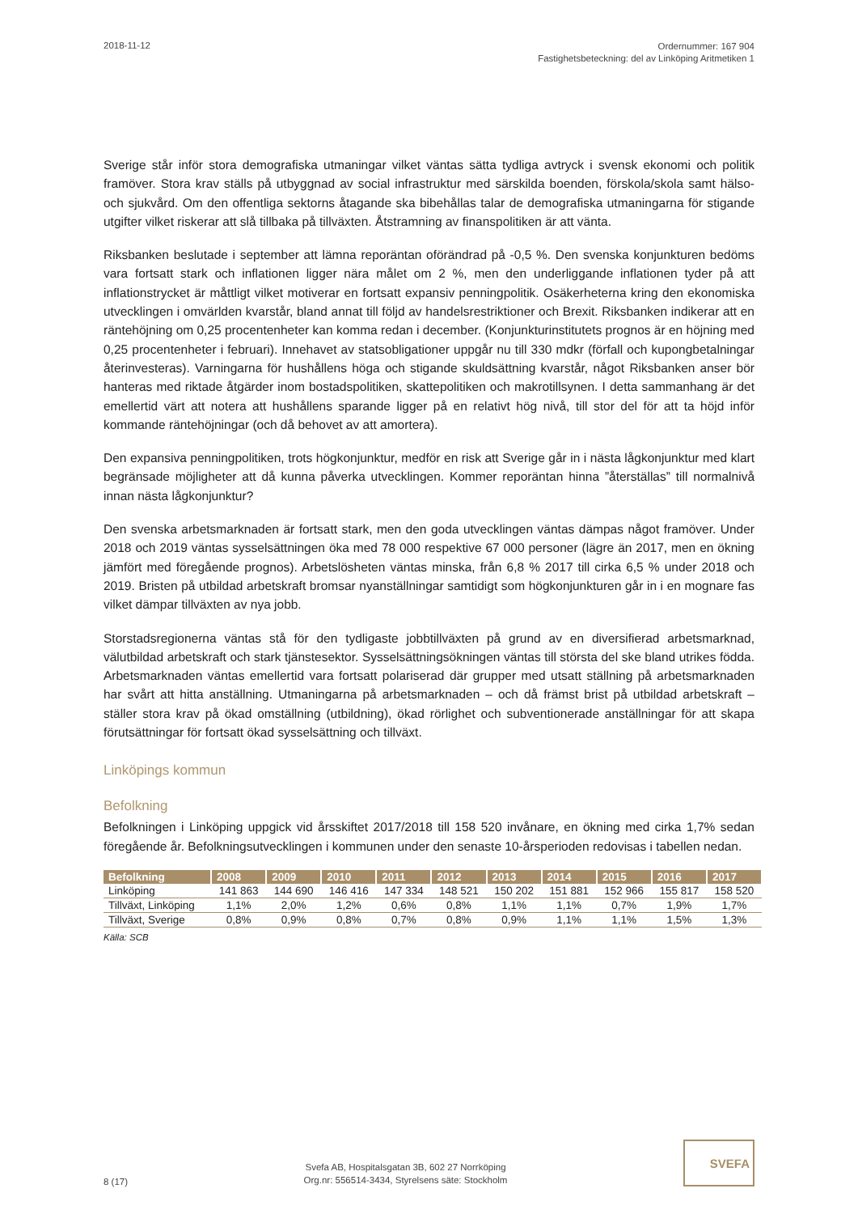2018-11-12
Ordernummer: 167 904
Fastighetsbeteckning: del av Linköping Aritmetiken 1
Sverige står inför stora demografiska utmaningar vilket väntas sätta tydliga avtryck i svensk ekonomi och politik framöver. Stora krav ställs på utbyggnad av social infrastruktur med särskilda boenden, förskola/skola samt hälso- och sjukvård. Om den offentliga sektorns åtagande ska bibehållas talar de demografiska utmaningarna för stigande utgifter vilket riskerar att slå tillbaka på tillväxten. Åtstramning av finanspolitiken är att vänta.
Riksbanken beslutade i september att lämna reporäntan oförändrad på -0,5 %. Den svenska konjunkturen bedöms vara fortsatt stark och inflationen ligger nära målet om 2 %, men den underliggande inflationen tyder på att inflationstrycket är måttligt vilket motiverar en fortsatt expansiv penningpolitik. Osäkerheterna kring den ekonomiska utvecklingen i omvärlden kvarstår, bland annat till följd av handelsrestriktioner och Brexit. Riksbanken indikerar att en räntehöjning om 0,25 procentenheter kan komma redan i december. (Konjunkturinstitutets prognos är en höjning med 0,25 procentenheter i februari). Innehavet av statsobligationer uppgår nu till 330 mdkr (förfall och kupongbetalningar återinvesteras). Varningarna för hushållens höga och stigande skuldsättning kvarstår, något Riksbanken anser bör hanteras med riktade åtgärder inom bostadspolitiken, skattepolitiken och makrotillsynen. I detta sammanhang är det emellertid värt att notera att hushållens sparande ligger på en relativt hög nivå, till stor del för att ta höjd inför kommande räntehöjningar (och då behovet av att amortera).
Den expansiva penningpolitiken, trots högkonjunktur, medför en risk att Sverige går in i nästa lågkonjunktur med klart begränsade möjligheter att då kunna påverka utvecklingen. Kommer reporäntan hinna ”återställas” till normalnivå innan nästa lågkonjunktur?
Den svenska arbetsmarknaden är fortsatt stark, men den goda utvecklingen väntas dämpas något framöver. Under 2018 och 2019 väntas sysselsättningen öka med 78 000 respektive 67 000 personer (lägre än 2017, men en ökning jämfört med föregående prognos). Arbetslösheten väntas minska, från 6,8 % 2017 till cirka 6,5 % under 2018 och 2019. Bristen på utbildad arbetskraft bromsar nyanställningar samtidigt som högkonjunkturen går in i en mognare fas vilket dämpar tillväxten av nya jobb.
Storstadsregionerna väntas stå för den tydligaste jobbtillväxten på grund av en diversifierad arbetsmarknad, välutbildad arbetskraft och stark tjänstesektor. Sysselsättningsökningen väntas till största del ske bland utrikes födda. Arbetsmarknaden väntas emellertid vara fortsatt polariserad där grupper med utsatt ställning på arbetsmarknaden har svårt att hitta anställning. Utmaningarna på arbetsmarknaden – och då främst brist på utbildad arbetskraft – ställer stora krav på ökad omställning (utbildning), ökad rörlighet och subventionerade anställningar för att skapa förutsättningar för fortsatt ökad sysselsättning och tillväxt.
Linköpings kommun
Befolkning
Befolkningen i Linköping uppgick vid årsskiftet 2017/2018 till 158 520 invånare, en ökning med cirka 1,7% sedan föregående år. Befolkningsutvecklingen i kommunen under den senaste 10-årsperioden redovisas i tabellen nedan.
| Befolkning | 2008 | 2009 | 2010 | 2011 | 2012 | 2013 | 2014 | 2015 | 2016 | 2017 |
| --- | --- | --- | --- | --- | --- | --- | --- | --- | --- | --- |
| Linköping | 141 863 | 144 690 | 146 416 | 147 334 | 148 521 | 150 202 | 151 881 | 152 966 | 155 817 | 158 520 |
| Tillväxt, Linköping | 1,1% | 2,0% | 1,2% | 0,6% | 0,8% | 1,1% | 1,1% | 0,7% | 1,9% | 1,7% |
| Tillväxt, Sverige | 0,8% | 0,9% | 0,8% | 0,7% | 0,8% | 0,9% | 1,1% | 1,1% | 1,5% | 1,3% |
Källa: SCB
8 (17)
Svefa AB, Hospitalsgatan 3B, 602 27 Norrköping
Org.nr: 556514-3434, Styrelsens säte: Stockholm
SVEFA